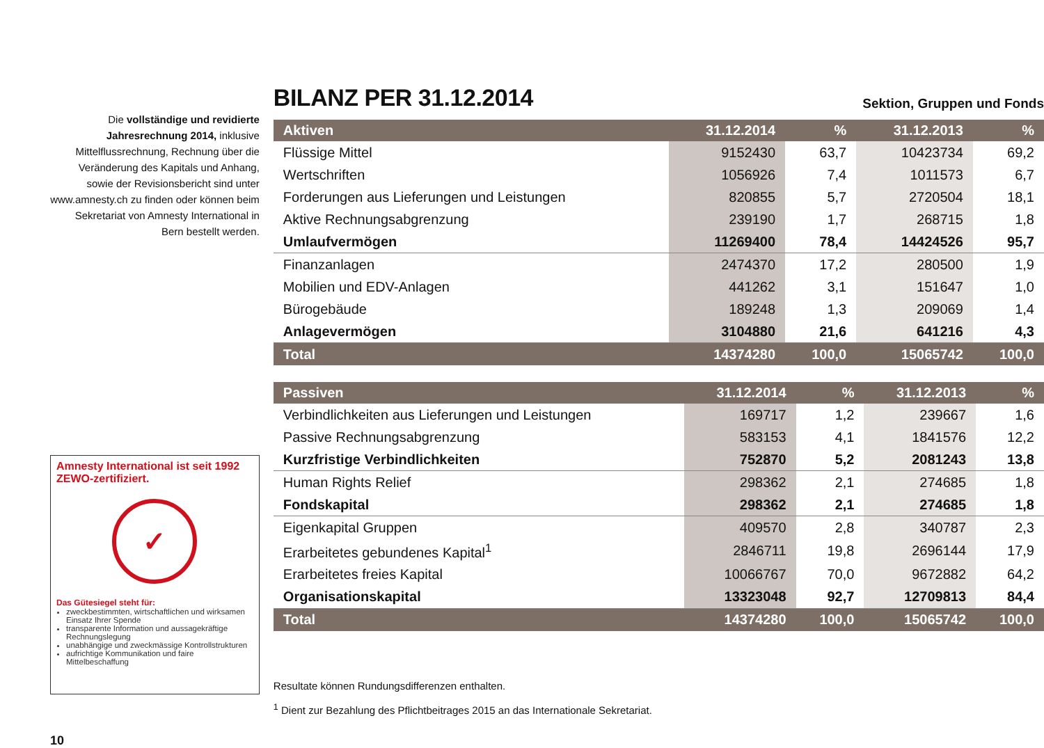Die vollständige und revidierte Jahresrechnung 2014, inklusive Mittelflussrechnung, Rechnung über die Veränderung des Kapitals und Anhang, sowie der Revisionsbericht sind unter www.amnesty.ch zu finden oder können beim Sekretariat von Amnesty International in Bern bestellt werden.
Amnesty International ist seit 1992 ZEWO-zertifiziert.
✓
Das Gütesiegel steht für:
zweckbestimmten, wirtschaftlichen und wirksamen Einsatz Ihrer Spende
transparente Information und aussagekräftige Rechnungslegung
unabhängige und zweckmässige Kontrollstrukturen
aufrichtige Kommunikation und faire Mittelbeschaffung
BILANZ PER 31.12.2014
Sektion, Gruppen und Fonds
| Aktiven | 31.12.2014 | % | 31.12.2013 | % |
| --- | --- | --- | --- | --- |
| Flüssige Mittel | 9152430 | 63,7 | 10423734 | 69,2 |
| Wertschriften | 1056926 | 7,4 | 1011573 | 6,7 |
| Forderungen aus Lieferungen und Leistungen | 820855 | 5,7 | 2720504 | 18,1 |
| Aktive Rechnungsabgrenzung | 239190 | 1,7 | 268715 | 1,8 |
| Umlaufvermögen | 11269400 | 78,4 | 14424526 | 95,7 |
| Finanzanlagen | 2474370 | 17,2 | 280500 | 1,9 |
| Mobilien und EDV-Anlagen | 441262 | 3,1 | 151647 | 1,0 |
| Bürogebäude | 189248 | 1,3 | 209069 | 1,4 |
| Anlagevermögen | 3104880 | 21,6 | 641216 | 4,3 |
| Total | 14374280 | 100,0 | 15065742 | 100,0 |
| Passiven | 31.12.2014 | % | 31.12.2013 | % |
| --- | --- | --- | --- | --- |
| Verbindlichkeiten aus Lieferungen und Leistungen | 169717 | 1,2 | 239667 | 1,6 |
| Passive Rechnungsabgrenzung | 583153 | 4,1 | 1841576 | 12,2 |
| Kurzfristige Verbindlichkeiten | 752870 | 5,2 | 2081243 | 13,8 |
| Human Rights Relief | 298362 | 2,1 | 274685 | 1,8 |
| Fondskapital | 298362 | 2,1 | 274685 | 1,8 |
| Eigenkapital Gruppen | 409570 | 2,8 | 340787 | 2,3 |
| Erarbeitetes gebundenes Kapital<sup>1</sup> | 2846711 | 19,8 | 2696144 | 17,9 |
| Erarbeitetes freies Kapital | 10066767 | 70,0 | 9672882 | 64,2 |
| Organisationskapital | 13323048 | 92,7 | 12709813 | 84,4 |
| Total | 14374280 | 100,0 | 15065742 | 100,0 |
Resultate können Rundungsdifferenzen enthalten.
<sup>1</sup> Dient zur Bezahlung des Pflichtbeitrages 2015 an das Internationale Sekretariat.
10